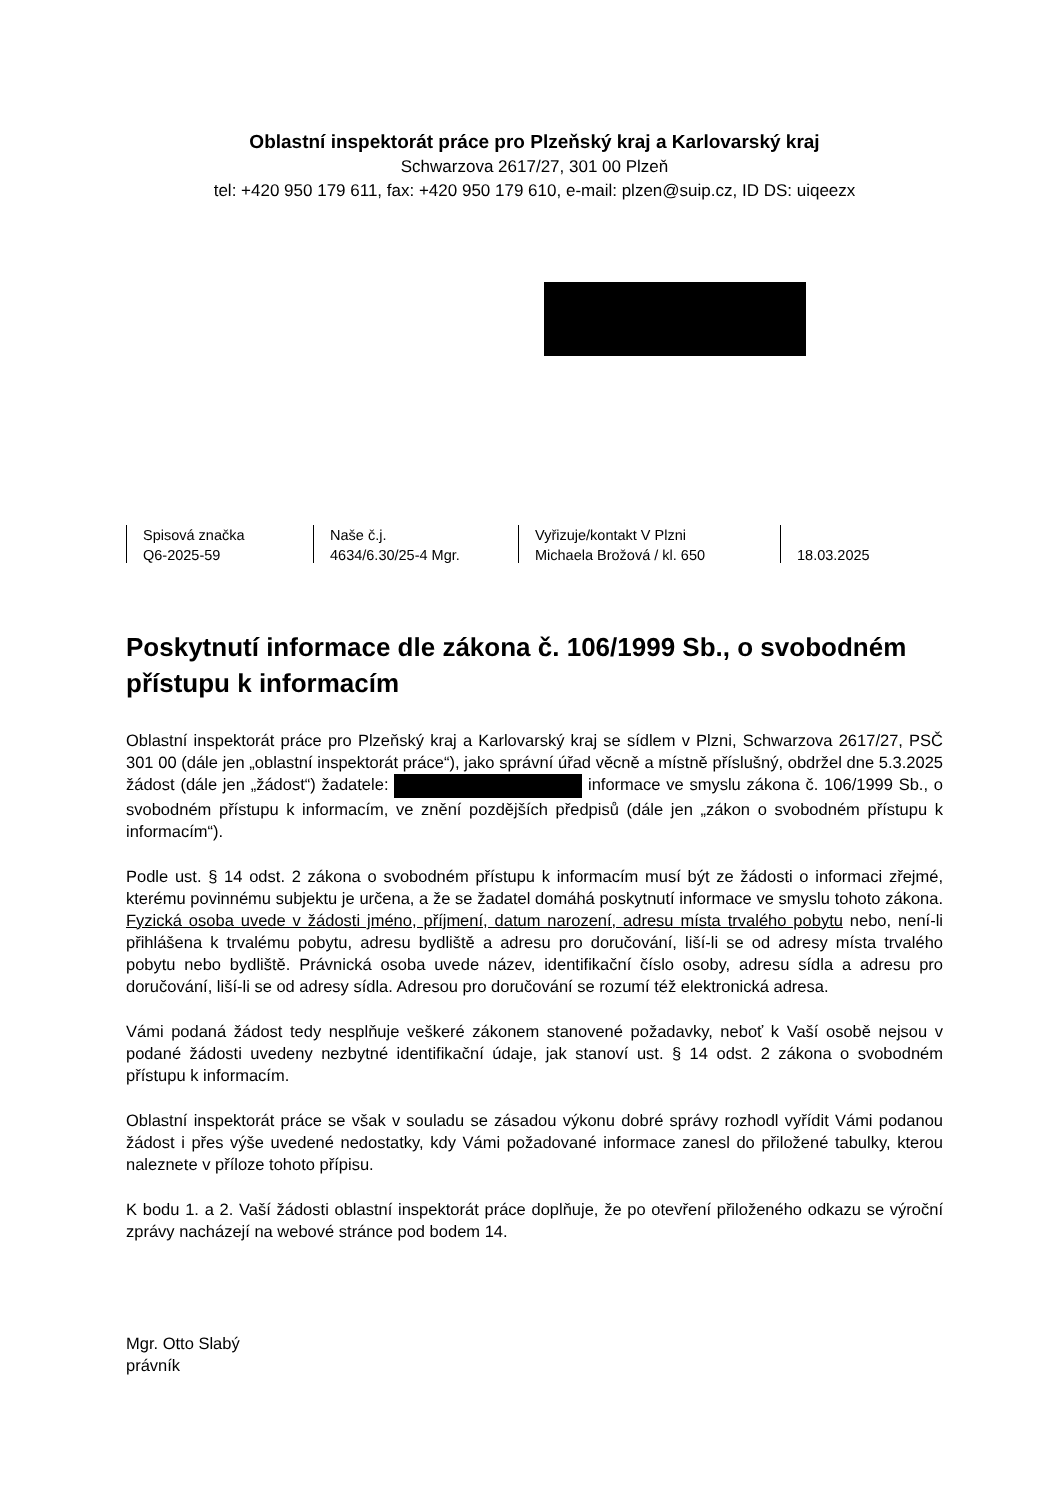Oblastní inspektorát práce pro Plzeňský kraj a Karlovarský kraj
Schwarzova 2617/27, 301 00 Plzeň
tel: +420 950 179 611, fax: +420 950 179 610, e-mail: plzen@suip.cz, ID DS: uiqeezx
Spisová značka
Q6-2025-59
Naše č.j.
4634/6.30/25-4 Mgr.
Vyřizuje/kontakt V Plzni
Michaela Brožová / kl. 650
18.03.2025
Poskytnutí informace dle zákona č. 106/1999 Sb., o svobodném přístupu k informacím
Oblastní inspektorát práce pro Plzeňský kraj a Karlovarský kraj se sídlem v Plzni, Schwarzova 2617/27, PSČ 301 00 (dále jen „oblastní inspektorát práce“), jako správní úřad věcně a místně příslušný, obdržel dne 5.3.2025 žádost (dále jen „žádost“) žadatele: informace ve smyslu zákona č. 106/1999 Sb., o svobodném přístupu k informacím, ve znění pozdějších předpisů (dále jen „zákon o svobodném přístupu k informacím“).
Podle ust. § 14 odst. 2 zákona o svobodném přístupu k informacím musí být ze žádosti o informaci zřejmé, kterému povinnému subjektu je určena, a že se žadatel domáhá poskytnutí informace ve smyslu tohoto zákona. Fyzická osoba uvede v žádosti jméno, příjmení, datum narození, adresu místa trvalého pobytu nebo, není-li přihlášena k trvalému pobytu, adresu bydliště a adresu pro doručování, liší-li se od adresy místa trvalého pobytu nebo bydliště. Právnická osoba uvede název, identifikační číslo osoby, adresu sídla a adresu pro doručování, liší-li se od adresy sídla. Adresou pro doručování se rozumí též elektronická adresa.
Vámi podaná žádost tedy nesplňuje veškeré zákonem stanovené požadavky, neboť k Vaší osobě nejsou v podané žádosti uvedeny nezbytné identifikační údaje, jak stanoví ust. § 14 odst. 2 zákona o svobodném přístupu k informacím.
Oblastní inspektorát práce se však v souladu se zásadou výkonu dobré správy rozhodl vyřídit Vámi podanou žádost i přes výše uvedené nedostatky, kdy Vámi požadované informace zanesl do přiložené tabulky, kterou naleznete v příloze tohoto přípisu.
K bodu 1. a 2. Vaší žádosti oblastní inspektorát práce doplňuje, že po otevření přiloženého odkazu se výroční zprávy nacházejí na webové stránce pod bodem 14.
Mgr. Otto Slabý
právník